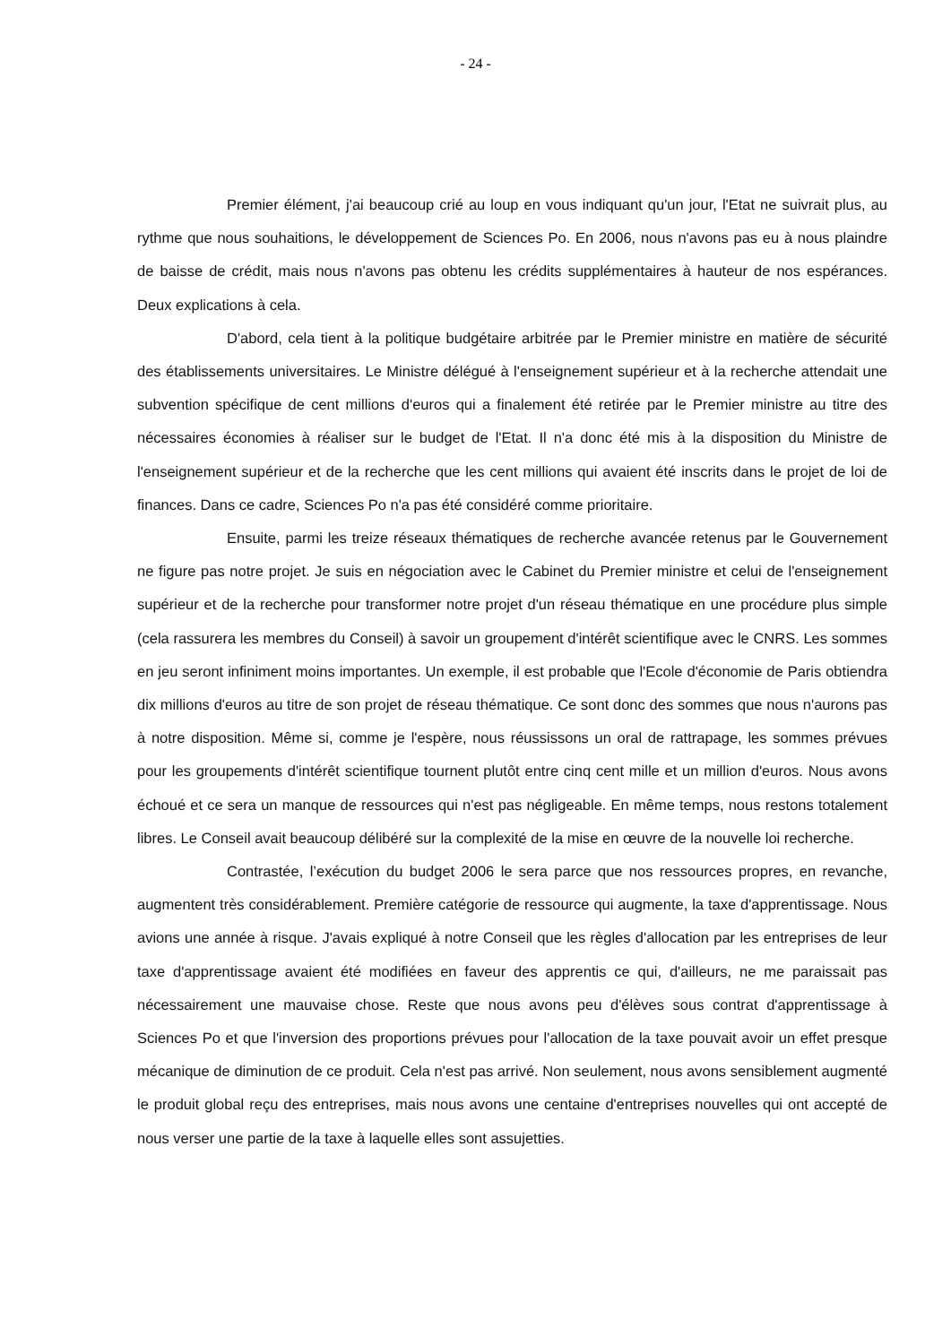- 24 -
Premier élément, j'ai beaucoup crié au loup en vous indiquant qu'un jour, l'Etat ne suivrait plus, au rythme que nous souhaitions, le développement de Sciences Po. En 2006, nous n'avons pas eu à nous plaindre de baisse de crédit, mais nous n'avons pas obtenu les crédits supplémentaires à hauteur de nos espérances. Deux explications à cela.
D'abord, cela tient à la politique budgétaire arbitrée par le Premier ministre en matière de sécurité des établissements universitaires. Le Ministre délégué à l'enseignement supérieur et à la recherche attendait une subvention spécifique de cent millions d'euros qui a finalement été retirée par le Premier ministre au titre des nécessaires économies à réaliser sur le budget de l'Etat. Il n'a donc été mis à la disposition du Ministre de l'enseignement supérieur et de la recherche que les cent millions qui avaient été inscrits dans le projet de loi de finances. Dans ce cadre, Sciences Po n'a pas été considéré comme prioritaire.
Ensuite, parmi les treize réseaux thématiques de recherche avancée retenus par le Gouvernement ne figure pas notre projet. Je suis en négociation avec le Cabinet du Premier ministre et celui de l'enseignement supérieur et de la recherche pour transformer notre projet d'un réseau thématique en une procédure plus simple (cela rassurera les membres du Conseil) à savoir un groupement d'intérêt scientifique avec le CNRS. Les sommes en jeu seront infiniment moins importantes. Un exemple, il est probable que l'Ecole d'économie de Paris obtiendra dix millions d'euros au titre de son projet de réseau thématique. Ce sont donc des sommes que nous n'aurons pas à notre disposition. Même si, comme je l'espère, nous réussissons un oral de rattrapage, les sommes prévues pour les groupements d'intérêt scientifique tournent plutôt entre cinq cent mille et un million d'euros. Nous avons échoué et ce sera un manque de ressources qui n'est pas négligeable. En même temps, nous restons totalement libres. Le Conseil avait beaucoup délibéré sur la complexité de la mise en œuvre de la nouvelle loi recherche.
Contrastée, l’exécution du budget 2006 le sera parce que nos ressources propres, en revanche, augmentent très considérablement. Première catégorie de ressource qui augmente, la taxe d'apprentissage. Nous avions une année à risque. J'avais expliqué à notre Conseil que les règles d'allocation par les entreprises de leur taxe d'apprentissage avaient été modifiées en faveur des apprentis ce qui, d'ailleurs, ne me paraissait pas nécessairement une mauvaise chose. Reste que nous avons peu d'élèves sous contrat d'apprentissage à Sciences Po et que l'inversion des proportions prévues pour l'allocation de la taxe pouvait avoir un effet presque mécanique de diminution de ce produit. Cela n'est pas arrivé. Non seulement, nous avons sensiblement augmenté le produit global reçu des entreprises, mais nous avons une centaine d'entreprises nouvelles qui ont accepté de nous verser une partie de la taxe à laquelle elles sont assujetties.